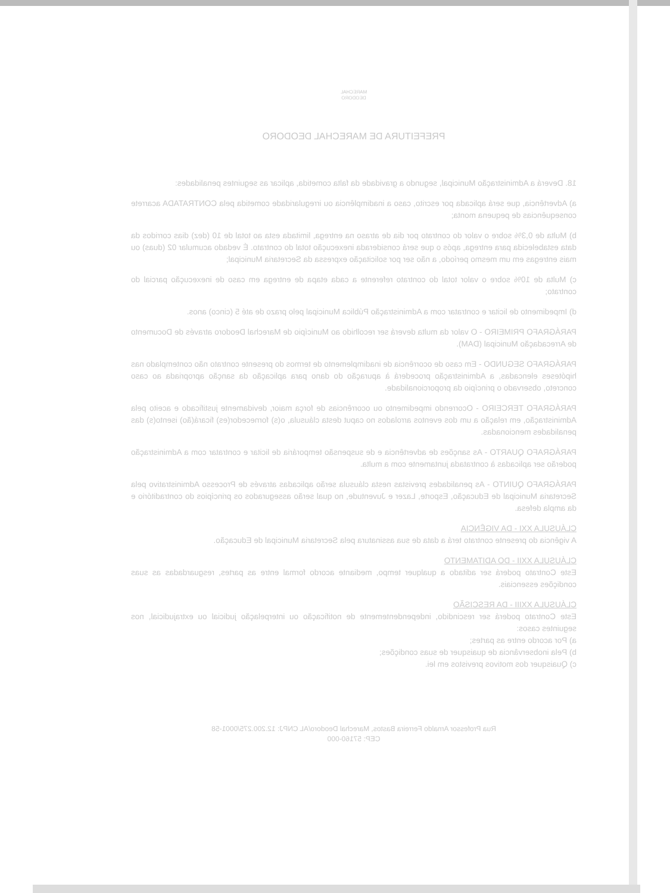MARECHAL
DEODORO
PREFEITURA DE MARECHAL DEODORO
18. Deverá a Administração Municipal, segundo a gravidade da falta cometida, aplicar as seguintes penalidades:
a) Advertência, que será aplicada por escrito, caso a inadimplência ou irregularidade cometida pela CONTRATADA acarrete consequências de pequena monta;
b) Multa de 0,3% sobre o valor do contrato por dia de atraso na entrega, limitada esta ao total de 10 (dez) dias corridos da data estabelecida para entrega, após o que será considerada inexecução total do contrato. É vedado acumular 02 (duas) ou mais entregas em um mesmo período, a não ser por solicitação expressa da Secretaria Municipal;
c) Multa de 10% sobre o valor total do contrato referente a cada etapa de entrega em caso de inexecução parcial do contrato;
d) Impedimento de licitar e contratar com a Administração Pública Municipal pelo prazo de até 5 (cinco) anos.
PARÁGRAFO PRIMEIRO - O valor da multa deverá ser recolhido ao Município de Marechal Deodoro através de Documento de Arrecadação Municipal (DAM).
PARÁGRAFO SEGUNDO - Em caso de ocorrência de inadimplemento de termos do presente contrato não contemplado nas hipóteses elencadas, a Administração procederá à apuração do dano para aplicação da sanção apropriada ao caso concreto, observado o princípio da proporcionalidade.
PARÁGRAFO TERCEIRO - Ocorrendo impedimento ou ocorrências de força maior, devidamente justificado e aceito pela Administração, em relação a um dos eventos arrolados no caput desta cláusula, o(s) fornecedor(es) ficará(ão) isento(s) das penalidades mencionadas.
PARÁGRAFO QUARTO - As sanções de advertência e de suspensão temporária de licitar e contratar com a Administração poderão ser aplicadas à contratada juntamente com a multa.
PARÁGRAFO QUINTO - As penalidades previstas nesta cláusula serão aplicadas através de Processo Administrativo pela Secretaria Municipal de Educação, Esporte, Lazer e Juventude, no qual serão assegurados os princípios do contraditório e da ampla defesa.
CLÁUSULA XXI - DA VIGÊNCIA
A vigência do presente contrato terá a data de sua assinatura pela Secretaria Municipal de Educação.
CLÁUSULA XXII - DO ADITAMENTO
Este Contrato poderá ser aditado a qualquer tempo, mediante acordo formal entre as partes, resguardadas as suas condições essenciais.
CLÁUSULA XXIII - DA RESCISÃO
Este Contrato poderá ser rescindido, independentemente de notificação ou interpelação judicial ou extrajudicial, nos seguintes casos:
a) Por acordo entre as partes;
b) Pela inobservância de quaisquer de suas condições;
c) Quaisquer dos motivos previstos em lei.
Rua Professor Arnaldo Ferreira Bastos, Marechal Deodoro/AL CNPJ: 12.200.275/0001-58
CEP: 57160-000